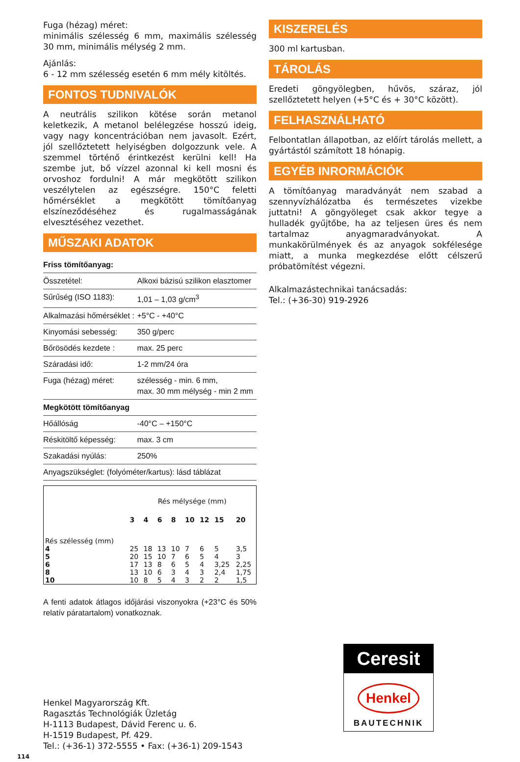Fuga (hézag) méret:
minimális szélesség 6 mm, maximális szélesség 30 mm, minimális mélység 2 mm.
Ajánlás:
6 - 12 mm szélesség esetén 6 mm mély kitöltés.
FONTOS TUDNIVALÓK
A neutrális szilikon kötése során metanol keletkezik, A metanol belélegzése hosszú ideig, vagy nagy koncentrációban nem javasolt. Ezért, jól szellőztetett helyiségben dolgozzunk vele. A szemmel történő érintkezést kerülni kell! Ha szembe jut, bő vízzel azonnal ki kell mosni és orvoshoz fordulni! A már megkötött szilikon veszélytelen az egészségre. 150°C feletti hőmérséklet a megkötött tömítőanyag elszíneződéséhez és rugalmasságának elvesztéséhez vezethet.
MŰSZAKI ADATOK
| Friss tömítőanyag: | |
| Összetétel: | Alkoxi bázisú szilikon elasztomer |
| Sűrűség (ISO 1183): | 1,01 – 1,03 g/cm<sup>3</sup> |
| Alkalmazási hőmérséklet : | +5°C - +40°C |
| Kinyomási sebesség: | 350 g/perc |
| Bőrösödés kezdete : | max. 25 perc |
| Száradási idő: | 1-2 mm/24 óra |
| Fuga (hézag) méret: | szélesség - min. 6 mm, max. 30 mm mélység - min 2 mm |
| Megkötött tömítőanyag | |
| Hőállóság | -40°C – +150°C |
| Réskitöltő képesség: | max. 3 cm |
| Szakadási nyúlás: | 250% |
| Anyagszükséglet: (folyóméter/kartus): lásd táblázat | |
| Rés szélesség (mm) | Rés mélysége (mm) | | | | | | | |
| | 3 | 4 | 6 | 8 | 10 | 12 | 15 | 20 |
| 4 | 25 | 18 | 13 | 10 | 7 | 6 | 5 | 3,5 |
| 5 | 20 | 15 | 10 | 7 | 6 | 5 | 4 | 3 |
| 6 | 17 | 13 | 8 | 6 | 5 | 4 | 3,25 | 2,25 |
| 8 | 13 | 10 | 6 | 3 | 4 | 3 | 2,4 | 1,75 |
| 10 | 10 | 8 | 5 | 4 | 3 | 2 | 2 | 1,5 |
A fenti adatok átlagos időjárási viszonyokra (+23°C és 50% relatív páratartalom) vonatkoznak.
KISZERELÉS
300 ml kartusban.
TÁROLÁS
Eredeti göngyölegben, hűvös, száraz, jól szellőztetett helyen (+5°C és + 30°C között).
FELHASZNÁLHATÓ
Felbontatlan állapotban, az előírt tárolás mellett, a gyártástól számított 18 hónapig.
EGYÉB INRORMÁCIÓK
A tömítőanyag maradványát nem szabad a szennyvízhálózatba és természetes vizekbe juttatni! A göngyöleget csak akkor tegye a hulladék gyűjtőbe, ha az teljesen üres és nem tartalmaz anyagmaradványokat. A munkakörülmények és az anyagok sokfélesége miatt, a munka megkezdése előtt célszerű próbatömítést végezni.
Alkalmazástechnikai tanácsadás:
Tel.: (+36-30) 919-2926
Ceresit
Henkel
BAUTECHNIK
Henkel Magyarország Kft.
Ragasztás Technológiák Üzletág
H-1113 Budapest, Dávid Ferenc u. 6.
H-1519 Budapest, Pf. 429.
Tel.: (+36-1) 372-5555 • Fax: (+36-1) 209-1543
114